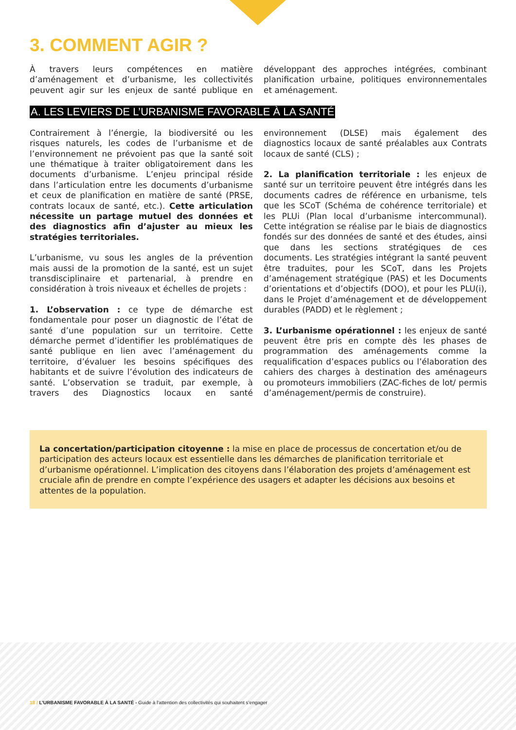3. COMMENT AGIR ?
À travers leurs compétences en matière d’aménagement et d’urbanisme, les collectivités peuvent agir sur les enjeux de santé publique en développant des approches intégrées, combinant planification urbaine, politiques environnementales et aménagement.
A. LES LEVIERS DE L’URBANISME FAVORABLE À LA SANTÉ
Contrairement à l’énergie, la biodiversité ou les risques naturels, les codes de l’urbanisme et de l’environnement ne prévoient pas que la santé soit une thématique à traiter obligatoirement dans les documents d’urbanisme. L’enjeu principal réside dans l’articulation entre les documents d’urbanisme et ceux de planification en matière de santé (PRSE, contrats locaux de santé, etc.). Cette articulation nécessite un partage mutuel des données et des diagnostics afin d’ajuster au mieux les stratégies territoriales.
L’urbanisme, vu sous les angles de la prévention mais aussi de la promotion de la santé, est un sujet transdisciplinaire et partenarial, à prendre en considération à trois niveaux et échelles de projets :
1. L’observation : ce type de démarche est fondamentale pour poser un diagnostic de l’état de santé d’une population sur un territoire. Cette démarche permet d’identifier les problématiques de santé publique en lien avec l’aménagement du territoire, d’évaluer les besoins spécifiques des habitants et de suivre l’évolution des indicateurs de santé. L’observation se traduit, par exemple, à travers des Diagnostics locaux en santé environnement (DLSE) mais également des diagnostics locaux de santé préalables aux Contrats locaux de santé (CLS) ;
2. La planification territoriale : les enjeux de santé sur un territoire peuvent être intégrés dans les documents cadres de référence en urbanisme, tels que les SCoT (Schéma de cohérence territoriale) et les PLUi (Plan local d’urbanisme intercommunal). Cette intégration se réalise par le biais de diagnostics fondés sur des données de santé et des études, ainsi que dans les sections stratégiques de ces documents. Les stratégies intégrant la santé peuvent être traduites, pour les SCoT, dans les Projets d’aménagement stratégique (PAS) et les Documents d’orientations et d’objectifs (DOO), et pour les PLU(i), dans le Projet d’aménagement et de développement durables (PADD) et le règlement ;
3. L’urbanisme opérationnel : les enjeux de santé peuvent être pris en compte dès les phases de programmation des aménagements comme la requalification d’espaces publics ou l’élaboration des cahiers des charges à destination des aménageurs ou promoteurs immobiliers (ZAC-fiches de lot/ permis d’aménagement/permis de construire).
La concertation/participation citoyenne : la mise en place de processus de concertation et/ou de participation des acteurs locaux est essentielle dans les démarches de planification territoriale et d’urbanisme opérationnel. L’implication des citoyens dans l’élaboration des projets d’aménagement est cruciale afin de prendre en compte l’expérience des usagers et adapter les décisions aux besoins et attentes de la population.
18 / L’URBANISME FAVORABLE À LA SANTÉ - Guide à l’attention des collectivités qui souhaitent s’engager